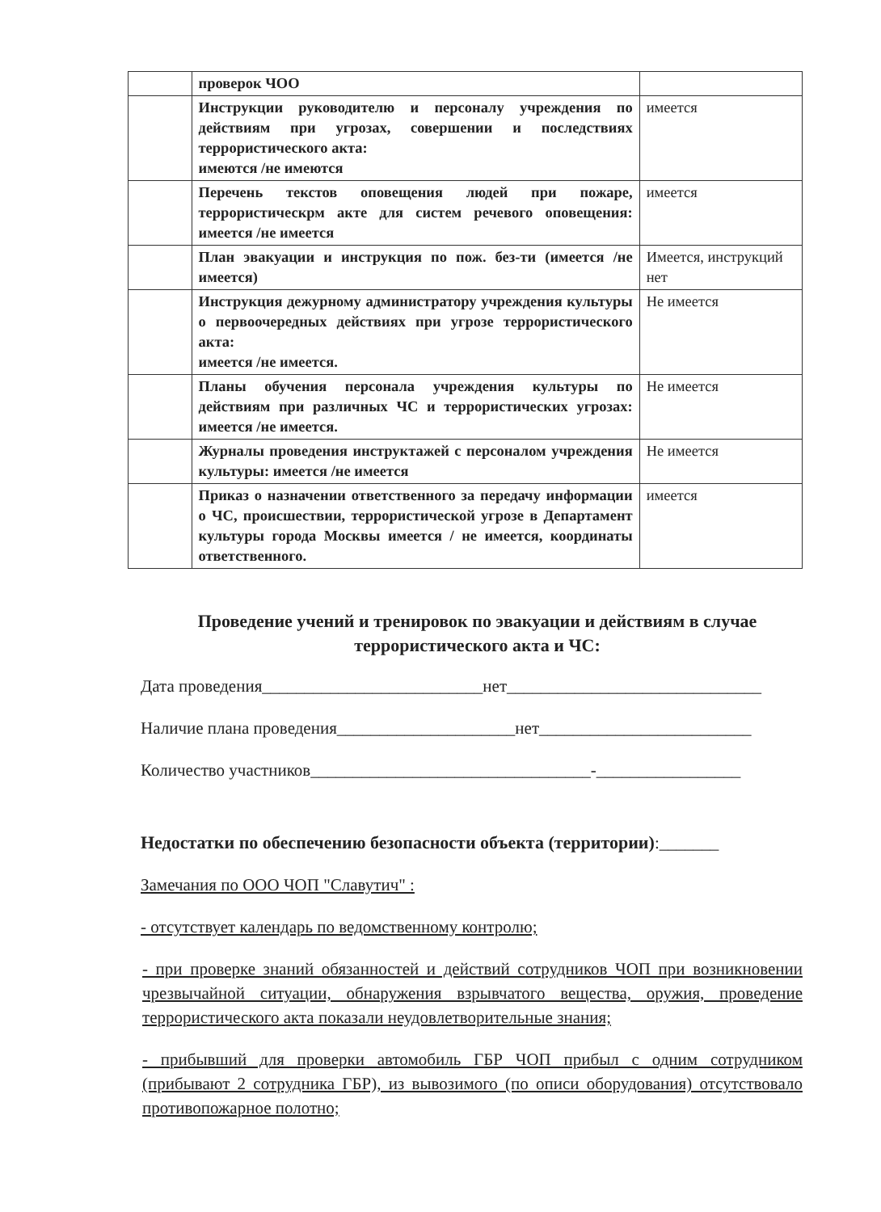| | проверок ЧОО | |
| | Инструкции руководителю и персоналу учреждения по действиям при угрозах, совершении и последствиях террористического акта: имеются /не имеются | имеется |
| | Перечень текстов оповещения людей при пожаре, террористическрм акте для систем речевого оповещения: имеется /не имеется | имеется |
| | План эвакуации и инструкция по пож. без-ти (имеется /не имеется) | Имеется, инструкций нет |
| | Инструкция дежурному администратору учреждения культуры о первоочередных действиях при угрозе террористического акта: имеется /не имеется. | Не имеется |
| | Планы обучения персонала учреждения культуры по действиям при различных ЧС и террористических угрозах: имеется /не имеется. | Не имеется |
| | Журналы проведения инструктажей с персоналом учреждения культуры: имеется /не имеется | Не имеется |
| | Приказ о назначении ответственного за передачу информации о ЧС, происшествии, террористической угрозе в Департамент культуры города Москвы имеется / не имеется, координаты ответственного. | имеется |
Проведение учений и тренировок по эвакуации и действиям в случае террористического акта и ЧС:
Дата проведения__________________________нет______________________________
Наличие плана проведения_____________________нет_________________________
Количество участников_________________________________-_________________
Недостатки по обеспечению безопасности объекта (территории):_______
Замечания по ООО ЧОП "Славутич" :
- отсутствует календарь по ведомственному контролю;
- при проверке знаний обязанностей и действий сотрудников ЧОП при возникновении чрезвычайной ситуации, обнаружения взрывчатого вещества, оружия, проведение террористического акта показали неудовлетворительные знания;
- прибывший для проверки автомобиль ГБР ЧОП прибыл с одним сотрудником (прибывают 2 сотрудника ГБР), из вывозимого (по описи оборудования) отсутствовало противопожарное полотно;